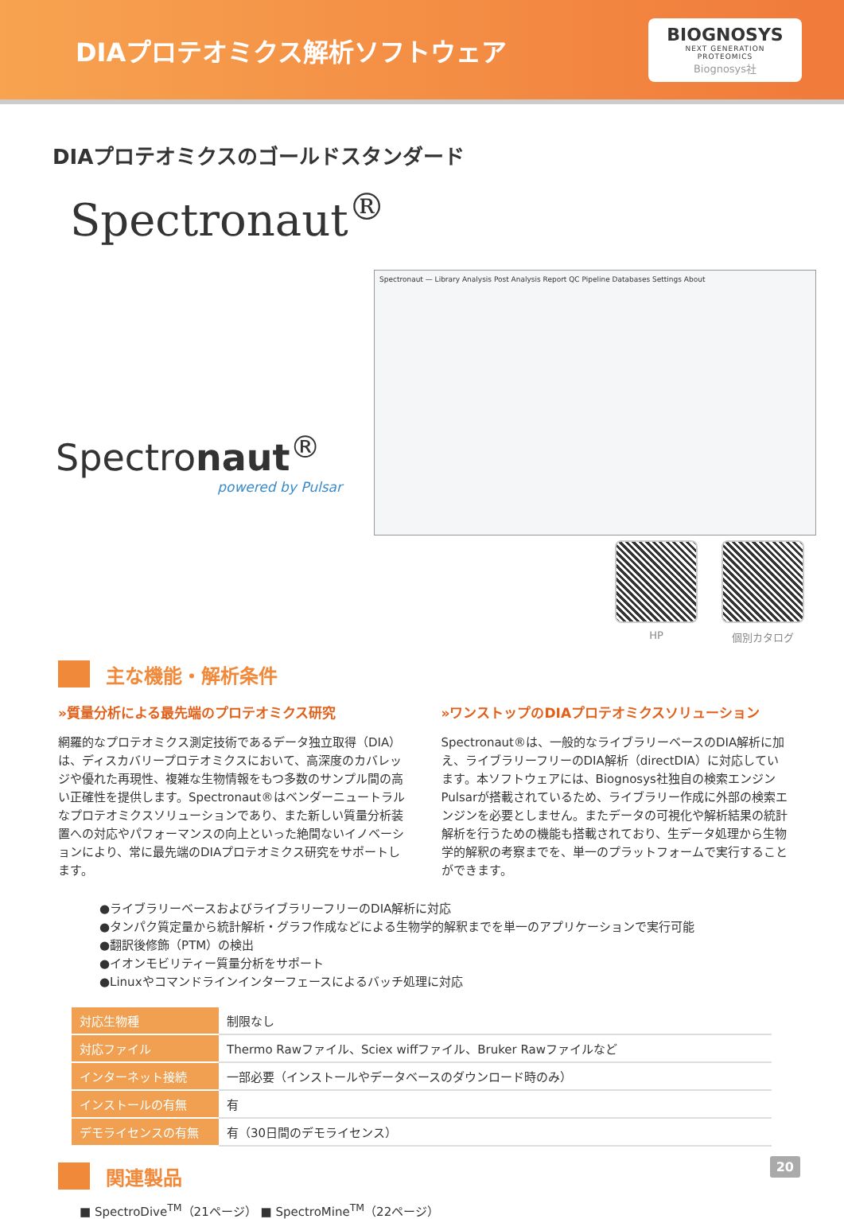DIAプロテオミクス解析ソフトウェア
BIOGNOSYS
NEXT GENERATION PROTEOMICS
Biognosys社
DIAプロテオミクスのゴールドスタンダード
Spectronaut<sup>®</sup>
Spectronaut<sup>®</sup>
powered by Pulsar
Spectronaut — Library Analysis Post Analysis Report QC Pipeline Databases Settings About
HP 個別カタログ
主な機能・解析条件
»質量分析による最先端のプロテオミクス研究
網羅的なプロテオミクス測定技術であるデータ独立取得（DIA）は、ディスカバリープロテオミクスにおいて、高深度のカバレッジや優れた再現性、複雑な生物情報をもつ多数のサンプル間の高い正確性を提供します。Spectronaut®はベンダーニュートラルなプロテオミクスソリューションであり、また新しい質量分析装置への対応やパフォーマンスの向上といった絶間ないイノベーションにより、常に最先端のDIAプロテオミクス研究をサポートします。
»ワンストップのDIAプロテオミクスソリューション
Spectronaut®は、一般的なライブラリーベースのDIA解析に加え、ライブラリーフリーのDIA解析（directDIA）に対応しています。本ソフトウェアには、Biognosys社独自の検索エンジンPulsarが搭載されているため、ライブラリー作成に外部の検索エンジンを必要としません。またデータの可視化や解析結果の統計解析を行うための機能も搭載されており、生データ処理から生物学的解釈の考察までを、単一のプラットフォームで実行することができます。
●ライブラリーベースおよびライブラリーフリーのDIA解析に対応
●タンパク質定量から統計解析・グラフ作成などによる生物学的解釈までを単一のアプリケーションで実行可能
●翻訳後修飾（PTM）の検出
●イオンモビリティー質量分析をサポート
●Linuxやコマンドラインインターフェースによるバッチ処理に対応
| 対応生物種 | 制限なし |
| 対応ファイル | Thermo Rawファイル、Sciex wiffファイル、Bruker Rawファイルなど |
| インターネット接続 | 一部必要（インストールやデータベースのダウンロード時のみ） |
| インストールの有無 | 有 |
| デモライセンスの有無 | 有（30日間のデモライセンス） |
関連製品
■ SpectroDive<sup>TM</sup>（21ページ） ■ SpectroMine<sup>TM</sup>（22ページ）
20